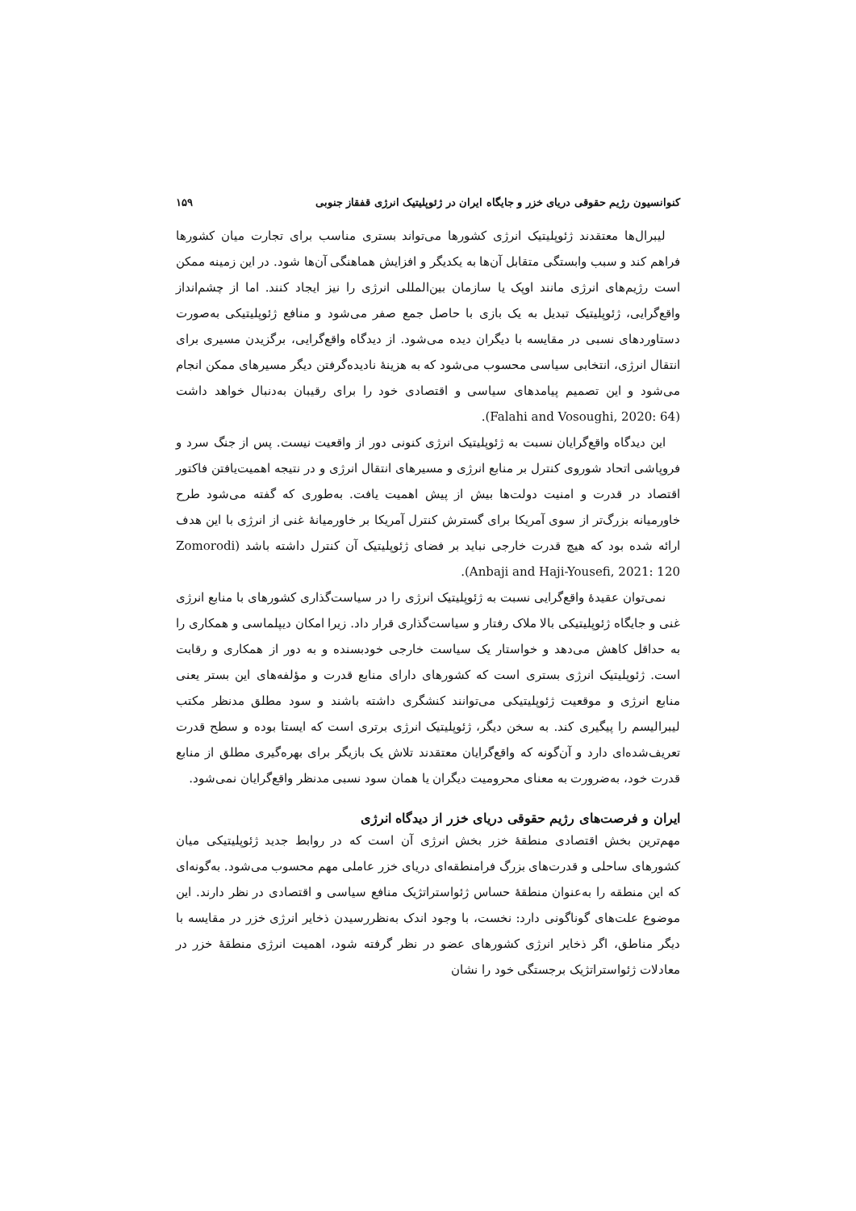کنوانسیون رژیم حقوقی دریای خزر و جایگاه ایران در ژئوپلیتیک انرژی قفقاز جنوبی ۱۵۹
لیبرال‌ها معتقدند ژئوپلیتیک انرژی کشورها می‌تواند بستری مناسب برای تجارت میان کشورها فراهم کند و سبب وابستگی متقابل آن‌ها به یکدیگر و افزایش هماهنگی آن‌ها شود. در این زمینه ممکن است رژیم‌های انرژی مانند اوپک یا سازمان بین‌المللی انرژی را نیز ایجاد کنند. اما از چشم‌انداز واقع‌گرایی، ژئوپلیتیک تبدیل به یک بازی با حاصل جمع صفر می‌شود و منافع ژئوپلیتیکی به‌صورت دستاوردهای نسبی در مقایسه با دیگران دیده می‌شود. از دیدگاه واقع‌گرایی، برگزیدن مسیری برای انتقال انرژی، انتخابی سیاسی محسوب می‌شود که به هزینهٔ نادیده‌گرفتن دیگر مسیرهای ممکن انجام می‌شود و این تصمیم پیامدهای سیاسی و اقتصادی خود را برای رقیبان به‌دنبال خواهد داشت (Falahi and Vosoughi, 2020: 64).
این دیدگاه واقع‌گرایان نسبت به ژئوپلیتیک انرژی کنونی دور از واقعیت نیست. پس از جنگ سرد و فروپاشی اتحاد شوروی کنترل بر منابع انرژی و مسیرهای انتقال انرژی و در نتیجه اهمیت‌یافتن فاکتور اقتصاد در قدرت و امنیت دولت‌ها بیش از پیش اهمیت یافت. به‌طوری که گفته می‌شود طرح خاورمیانه بزرگ‌تر از سوی آمریکا برای گسترش کنترل آمریکا بر خاورمیانهٔ غنی از انرژی با این هدف ارائه شده بود که هیچ قدرت خارجی نباید بر فضای ژئوپلیتیک آن کنترل داشته باشد (Zomorodi Anbaji and Haji-Yousefi, 2021: 120).
نمی‌توان عقیدهٔ واقع‌گرایی نسبت به ژئوپلیتیک انرژی را در سیاست‌گذاری کشورهای با منابع انرژی غنی و جایگاه ژئوپلیتیکی بالا ملاک رفتار و سیاست‌گذاری قرار داد. زیرا امکان دیپلماسی و همکاری را به حداقل کاهش می‌دهد و خواستار یک سیاست خارجی خودبسنده و به دور از همکاری و رقابت است. ژئوپلیتیک انرژی بستری است که کشورهای دارای منابع قدرت و مؤلفه‌های این بستر یعنی منابع انرژی و موقعیت ژئوپلیتیکی می‌توانند کنشگری داشته باشند و سود مطلق مدنظر مکتب لیبرالیسم را پیگیری کند. به سخن دیگر، ژئوپلیتیک انرژی برتری است که ایستا بوده و سطح قدرت تعریف‌شده‌ای دارد و آن‌گونه که واقع‌گرایان معتقدند تلاش یک بازیگر برای بهره‌گیری مطلق از منابع قدرت خود، به‌ضرورت به معنای محرومیت دیگران یا همان سود نسبی مدنظر واقع‌گرایان نمی‌شود.
ایران و فرصت‌های رژیم حقوقی دریای خزر از دیدگاه انرژی
مهم‌ترین بخش اقتصادی منطقهٔ خزر بخش انرژی آن است که در روابط جدید ژئوپلیتیکی میان کشورهای ساحلی و قدرت‌های بزرگ فرامنطقه‌ای دریای خزر عاملی مهم محسوب می‌شود. به‌گونه‌ای که این منطقه را به‌عنوان منطقهٔ حساس ژئواستراتژیک منافع سیاسی و اقتصادی در نظر دارند. این موضوع علت‌های گوناگونی دارد: نخست، با وجود اندک به‌نظررسیدن ذخایر انرژی خزر در مقایسه با دیگر مناطق، اگر ذخایر انرژی کشورهای عضو در نظر گرفته شود، اهمیت انرژی منطقهٔ خزر در معادلات ژئواستراتژیک برجستگی خود را نشان